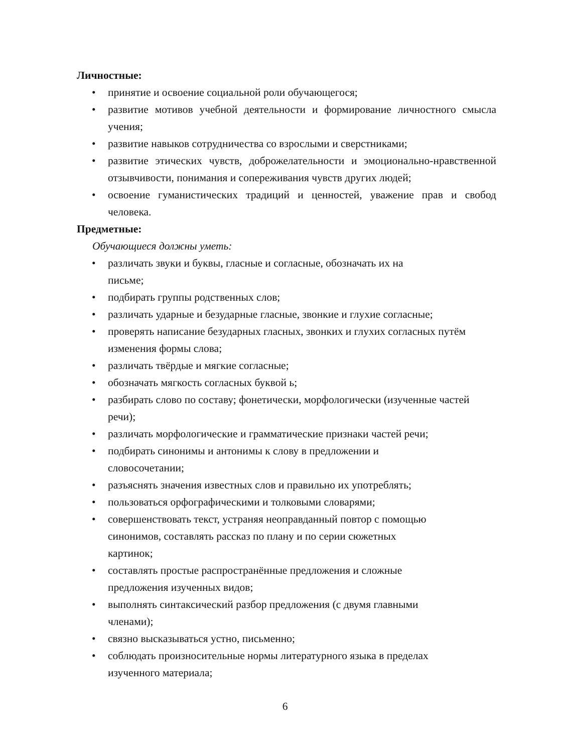Личностные:
• принятие и освоение социальной роли обучающегося;
• развитие мотивов учебной деятельности и формирование личностного смысла учения;
• развитие навыков сотрудничества со взрослыми и сверстниками;
• развитие этических чувств, доброжелательности и эмоционально-нравственной отзывчивости, понимания и сопереживания чувств других людей;
• освоение гуманистических традиций и ценностей, уважение прав и свобод человека.
Предметные:
Обучающиеся должны уметь:
• различать звуки и буквы, гласные и согласные, обозначать их на
письме;
• подбирать группы родственных слов;
• различать ударные и безударные гласные, звонкие и глухие согласные;
• проверять написание безударных гласных, звонких и глухих согласных путём изменения формы слова;
• различать твёрдые и мягкие согласные;
• обозначать мягкость согласных буквой ь;
• разбирать слово по составу; фонетически, морфологически (изученные частей речи);
• различать морфологические и грамматические признаки частей речи;
• подбирать синонимы и антонимы к слову в предложении и
словосочетании;
• разъяснять значения известных слов и правильно их употреблять;
• пользоваться орфографическими и толковыми словарями;
• совершенствовать текст, устраняя неоправданный повтор с помощью
синонимов, составлять рассказ по плану и по серии сюжетных
картинок;
• составлять простые распространённые предложения и сложные
предложения изученных видов;
• выполнять синтаксический разбор предложения (с двумя главными
членами);
• связно высказываться устно, письменно;
• соблюдать произносительные нормы литературного языка в пределах
изученного материала;
6